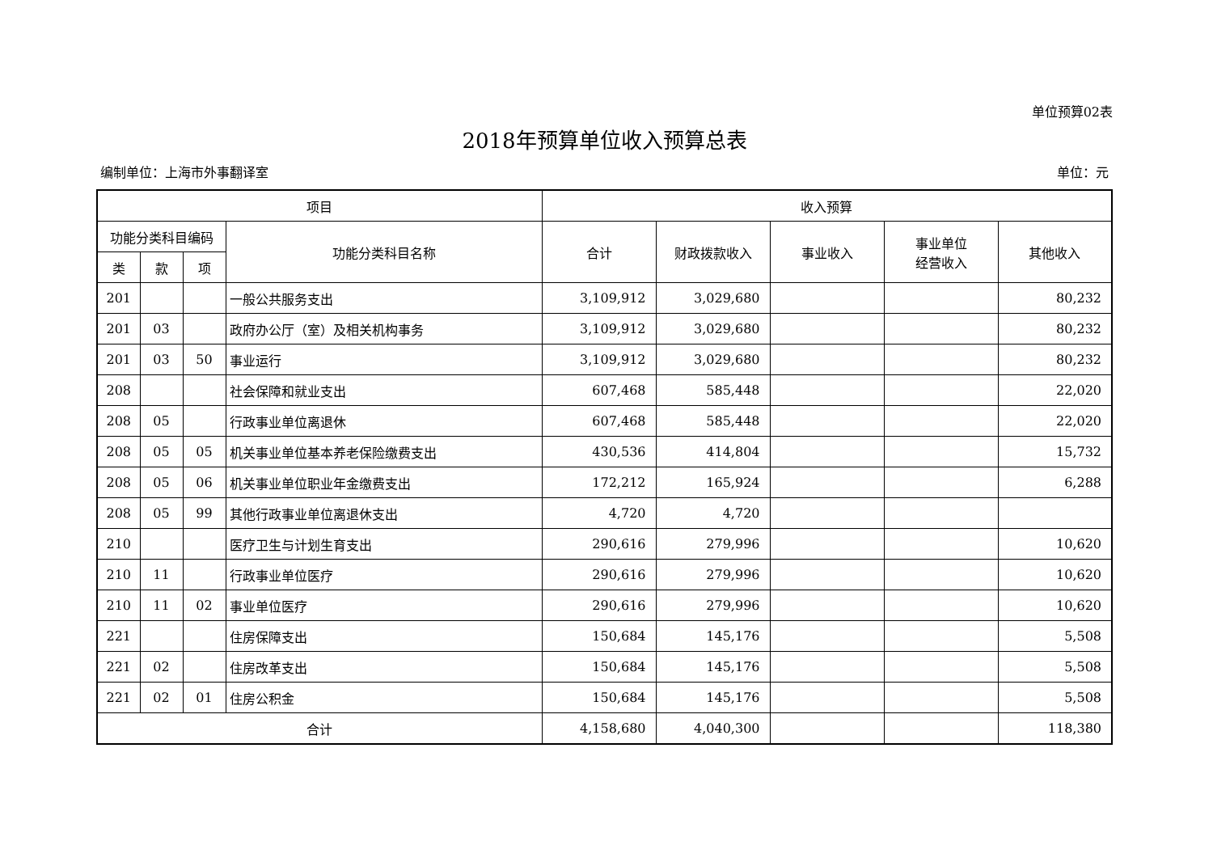单位预算02表
2018年预算单位收入预算总表
编制单位：上海市外事翻译室 单位：元
| 项目 | | | | 收入预算 | | | | |
| --- | --- | --- | --- | --- | --- | --- | --- | --- |
| 功能分类科目编码 | | | 功能分类科目名称 | 合计 | 财政拨款收入 | 事业收入 | 事业单位 经营收入 | 其他收入 |
| 类 | 款 | 项 | | | | | | |
| 201 | | | 一般公共服务支出 | 3,109,912 | 3,029,680 | | | 80,232 |
| 201 | 03 | | 政府办公厅（室）及相关机构事务 | 3,109,912 | 3,029,680 | | | 80,232 |
| 201 | 03 | 50 | 事业运行 | 3,109,912 | 3,029,680 | | | 80,232 |
| 208 | | | 社会保障和就业支出 | 607,468 | 585,448 | | | 22,020 |
| 208 | 05 | | 行政事业单位离退休 | 607,468 | 585,448 | | | 22,020 |
| 208 | 05 | 05 | 机关事业单位基本养老保险缴费支出 | 430,536 | 414,804 | | | 15,732 |
| 208 | 05 | 06 | 机关事业单位职业年金缴费支出 | 172,212 | 165,924 | | | 6,288 |
| 208 | 05 | 99 | 其他行政事业单位离退休支出 | 4,720 | 4,720 | | | |
| 210 | | | 医疗卫生与计划生育支出 | 290,616 | 279,996 | | | 10,620 |
| 210 | 11 | | 行政事业单位医疗 | 290,616 | 279,996 | | | 10,620 |
| 210 | 11 | 02 | 事业单位医疗 | 290,616 | 279,996 | | | 10,620 |
| 221 | | | 住房保障支出 | 150,684 | 145,176 | | | 5,508 |
| 221 | 02 | | 住房改革支出 | 150,684 | 145,176 | | | 5,508 |
| 221 | 02 | 01 | 住房公积金 | 150,684 | 145,176 | | | 5,508 |
| 合计 | | | | 4,158,680 | 4,040,300 | | | 118,380 |